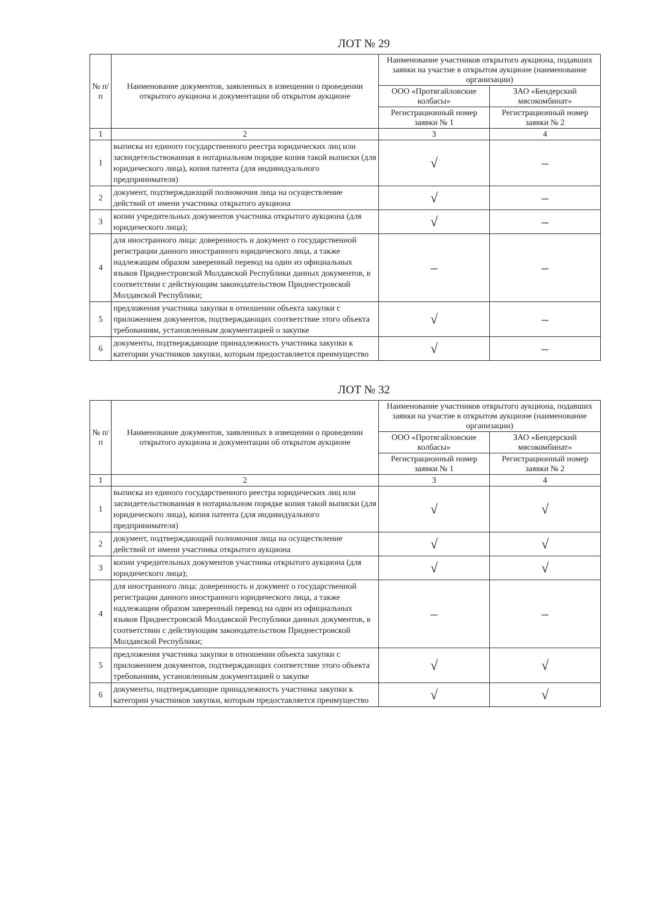ЛОТ № 29
| № п/п | Наименование документов, заявленных в извещении о проведении открытого аукциона и документации об открытом аукционе | Наименование участников открытого аукциона, подавших заявки на участие в открытом аукционе (наименование организации) | |
| --- | --- | --- | --- |
| | | ООО «Протягайловские колбасы» | ЗАО «Бендерский мясокомбинат» |
| | | Регистрационный номер заявки № 1 | Регистрационный номер заявки № 2 |
| 1 | 2 | 3 | 4 |
| 1 | выписка из единого государственного реестра юридических лиц или засвидетельствованная в нотариальном порядке копия такой выписки (для юридического лица), копия патента (для индивидуального предпринимателя) | √ | – |
| 2 | документ, подтверждающий полномочия лица на осуществление действий от имени участника открытого аукциона | √ | – |
| 3 | копии учредительных документов участника открытого аукциона (для юридического лица); | √ | – |
| 4 | для иностранного лица: доверенность и документ о государственной регистрации данного иностранного юридического лица, а также надлежащим образом заверенный перевод на один из официальных языков Приднестровской Молдавской Республики данных документов, в соответствии с действующим законодательством Приднестровской Молдавской Республики; | – | – |
| 5 | предложения участника закупки в отношении объекта закупки с приложением документов, подтверждающих соответствие этого объекта требованиям, установленным документацией о закупке | √ | – |
| 6 | документы, подтверждающие принадлежность участника закупки к категории участников закупки, которым предоставляется преимущество | √ | – |
ЛОТ № 32
| № п/п | Наименование документов, заявленных в извещении о проведении открытого аукциона и документации об открытом аукционе | Наименование участников открытого аукциона, подавших заявки на участие в открытом аукционе (наименование организации) | |
| --- | --- | --- | --- |
| | | ООО «Протягайловские колбасы» | ЗАО «Бендерский мясокомбинат» |
| | | Регистрационный номер заявки № 1 | Регистрационный номер заявки № 2 |
| 1 | 2 | 3 | 4 |
| 1 | выписка из единого государственного реестра юридических лиц или засвидетельствованная в нотариальном порядке копия такой выписки (для юридического лица), копия патента (для индивидуального предпринимателя) | √ | √ |
| 2 | документ, подтверждающий полномочия лица на осуществление действий от имени участника открытого аукциона | √ | √ |
| 3 | копии учредительных документов участника открытого аукциона (для юридического лица); | √ | √ |
| 4 | для иностранного лица: доверенность и документ о государственной регистрации данного иностранного юридического лица, а также надлежащим образом заверенный перевод на один из официальных языков Приднестровской Молдавской Республики данных документов, в соответствии с действующим законодательством Приднестровской Молдавской Республики; | – | – |
| 5 | предложения участника закупки в отношении объекта закупки с приложением документов, подтверждающих соответствие этого объекта требованиям, установленным документацией о закупке | √ | √ |
| 6 | документы, подтверждающие принадлежность участника закупки к категории участников закупки, которым предоставляется преимущество | √ | √ |